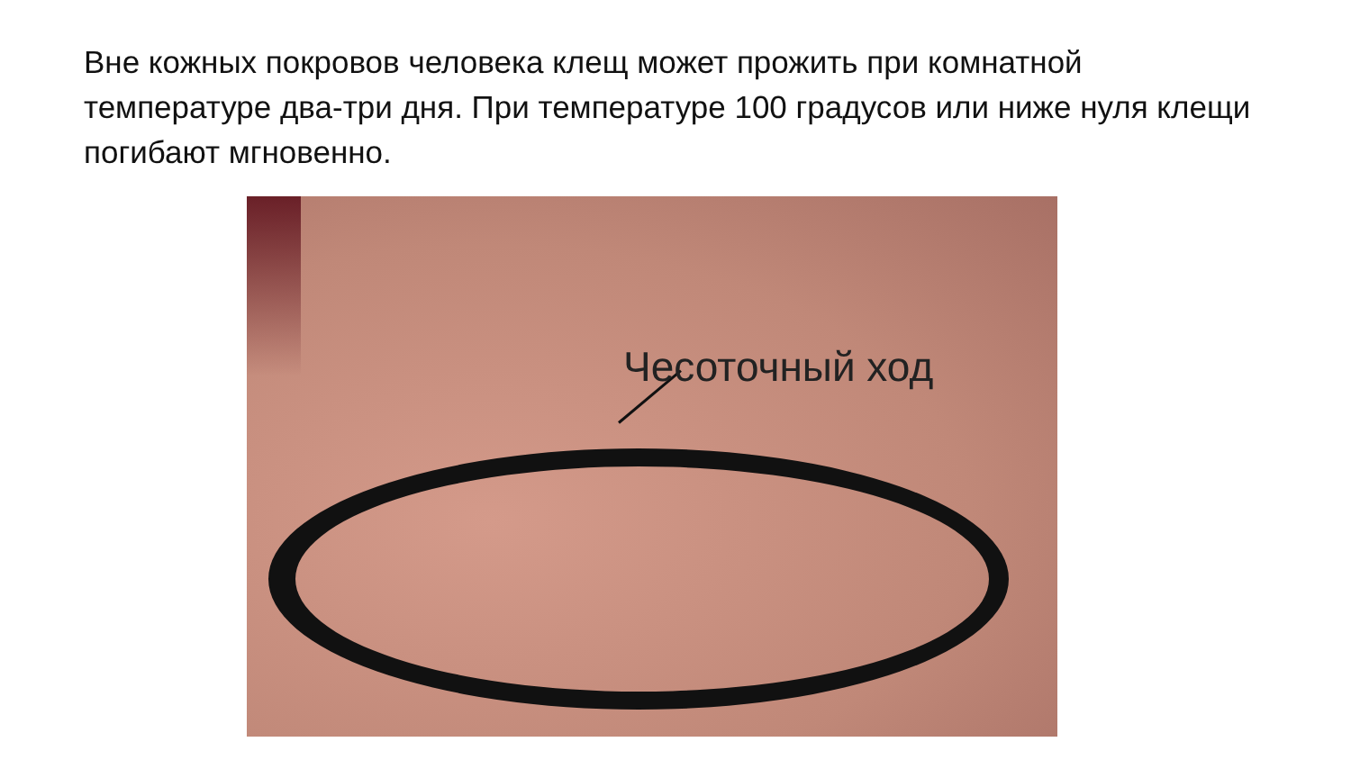Вне кожных покровов человека клещ может прожить при комнатной температуре два-три дня. При температуре 100 градусов или ниже нуля клещи погибают мгновенно.
Чесоточный ход